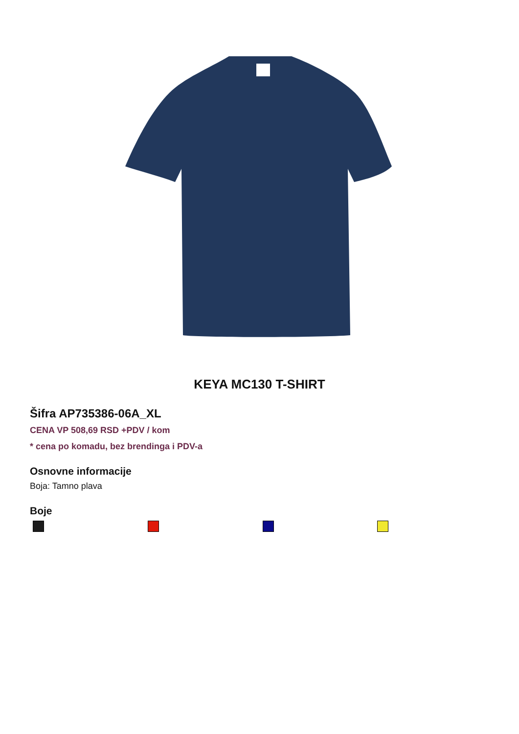KEYA MC130 T-SHIRT
Šifra AP735386-06A_XL
CENA VP 508,69 RSD +PDV / kom
* cena po komadu, bez brendinga i PDV-a
Osnovne informacije
Boja: Tamno plava
Boje